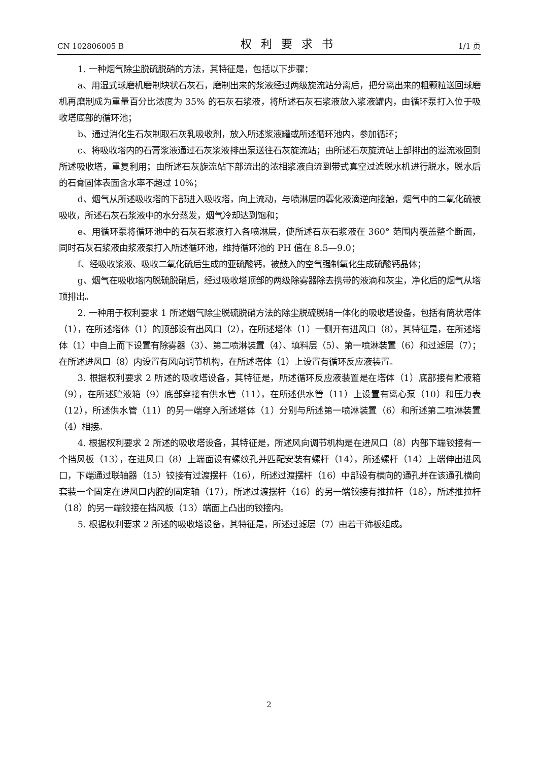CN 102806005 B 权利要求书 1/1 页
1. 一种烟气除尘脱硫脱硝的方法，其特征是，包括以下步骤：
a、用湿式球磨机磨制块状石灰石，磨制出来的浆液经过两级旋流站分离后，把分离出来的粗颗粒送回球磨机再磨制成为重量百分比浓度为 35% 的石灰石浆液，将所述石灰石浆液放入浆液罐内，由循环泵打入位于吸收塔底部的循环池；
b、通过消化生石灰制取石灰乳吸收剂，放入所述浆液罐或所述循环池内，参加循环；
c、将吸收塔内的石膏浆液通过石灰浆液排出泵送往石灰旋流站；由所述石灰旋流站上部排出的溢流液回到所述吸收塔，重复利用；由所述石灰旋流站下部流出的浓相浆液自流到带式真空过滤脱水机进行脱水，脱水后的石膏固体表面含水率不超过 10%；
d、烟气从所述吸收塔的下部进入吸收塔，向上流动，与喷淋层的雾化液滴逆向接触，烟气中的二氧化硫被吸收，所述石灰石浆液中的水分蒸发，烟气冷却达到饱和；
e、用循环泵将循环池中的石灰石浆液打入各喷淋层，使所述石灰石浆液在 360° 范围内覆盖整个断面，同时石灰石浆液由浆液泵打入所述循环池，维持循环池的 PH 值在 8.5—9.0；
f、经吸收浆液、吸收二氧化硫后生成的亚硫酸钙，被鼓入的空气强制氧化生成硫酸钙晶体；
g、烟气在吸收塔内脱硫脱硝后，经过吸收塔顶部的两级除雾器除去携带的液滴和灰尘，净化后的烟气从塔顶排出。
2. 一种用于权利要求 1 所述烟气除尘脱硫脱硝方法的除尘脱硫脱硝一体化的吸收塔设备，包括有筒状塔体（1），在所述塔体（1）的顶部设有出风口（2），在所述塔体（1）一侧开有进风口（8），其特征是，在所述塔体（1）中自上而下设置有除雾器（3）、第二喷淋装置（4）、填料层（5）、第一喷淋装置（6）和过滤层（7）；在所述进风口（8）内设置有风向调节机构，在所述塔体（1）上设置有循环反应液装置。
3. 根据权利要求 2 所述的吸收塔设备，其特征是，所述循环反应液装置是在塔体（1）底部接有贮液箱（9），在所述贮液箱（9）底部穿接有供水管（11），在所述供水管（11）上设置有离心泵（10）和压力表（12），所述供水管（11）的另一端穿入所述塔体（1）分别与所述第一喷淋装置（6）和所述第二喷淋装置（4）相接。
4. 根据权利要求 2 所述的吸收塔设备，其特征是，所述风向调节机构是在进风口（8）内部下端铰接有一个挡风板（13），在进风口（8）上端面设有螺纹孔并匹配安装有螺杆（14），所述螺杆（14）上端伸出进风口，下端通过联轴器（15）铰接有过渡摆杆（16），所述过渡摆杆（16）中部设有横向的通孔并在该通孔横向套装一个固定在进风口内腔的固定轴（17），所述过渡摆杆（16）的另一端铰接有推拉杆（18），所述推拉杆（18）的另一端铰接在挡风板（13）端面上凸出的铰接内。
5. 根据权利要求 2 所述的吸收塔设备，其特征是，所述过滤层（7）由若干筛板组成。
2